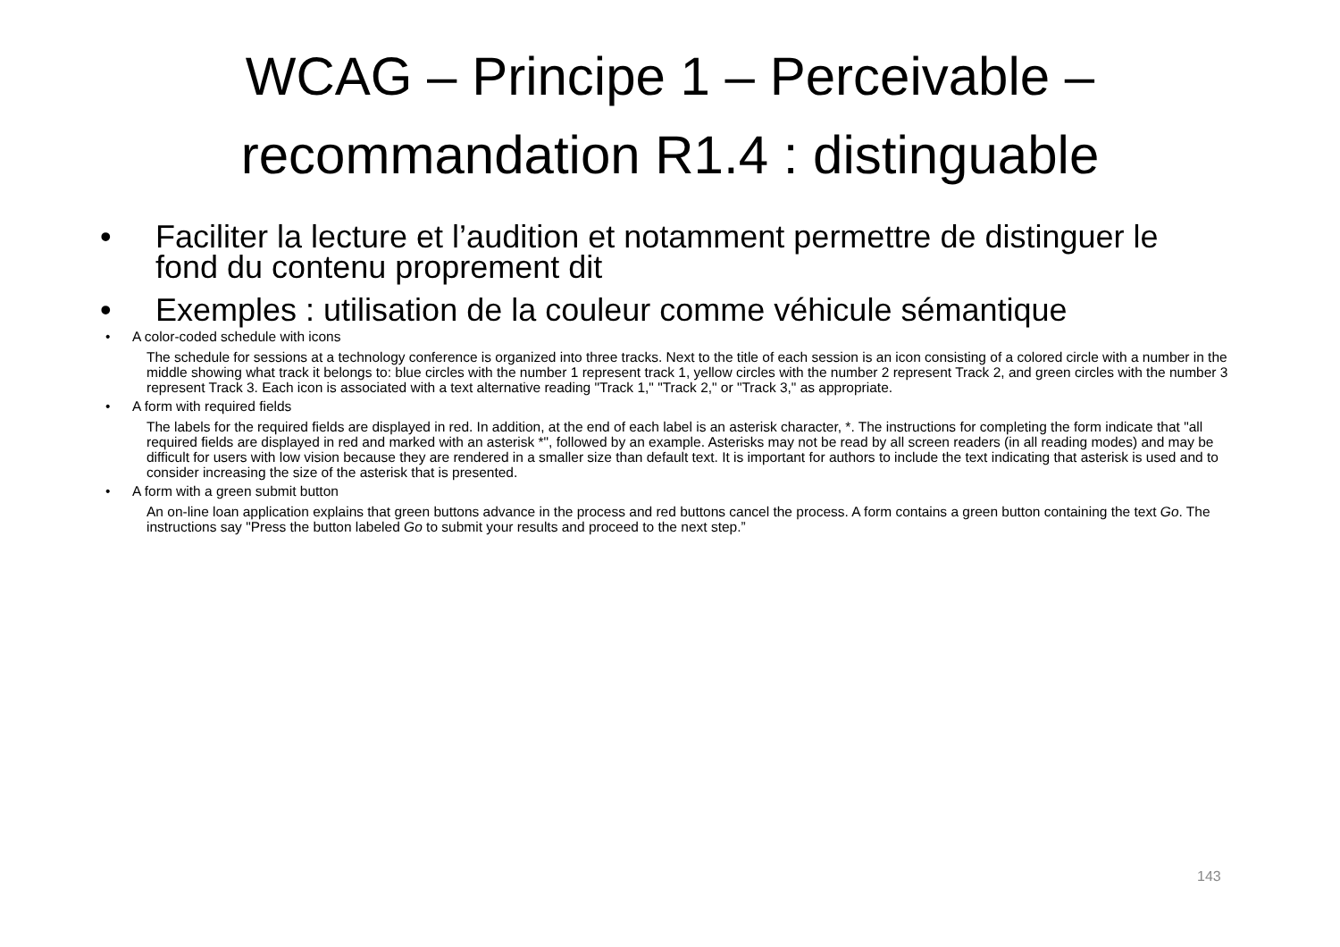WCAG – Principe 1 – Perceivable –
recommandation R1.4 : distinguable
• Faciliter la lecture et l’audition et notamment permettre de distinguer le fond du contenu proprement dit
• Exemples : utilisation de la couleur comme véhicule sémantique
• A color-coded schedule with icons
The schedule for sessions at a technology conference is organized into three tracks. Next to the title of each session is an icon consisting of a colored circle with a number in the middle showing what track it belongs to: blue circles with the number 1 represent track 1, yellow circles with the number 2 represent Track 2, and green circles with the number 3 represent Track 3. Each icon is associated with a text alternative reading "Track 1," "Track 2," or "Track 3," as appropriate.
• A form with required fields
The labels for the required fields are displayed in red. In addition, at the end of each label is an asterisk character, *. The instructions for completing the form indicate that "all required fields are displayed in red and marked with an asterisk *", followed by an example. Asterisks may not be read by all screen readers (in all reading modes) and may be difficult for users with low vision because they are rendered in a smaller size than default text. It is important for authors to include the text indicating that asterisk is used and to consider increasing the size of the asterisk that is presented.
• A form with a green submit button
An on-line loan application explains that green buttons advance in the process and red buttons cancel the process. A form contains a green button containing the text Go. The instructions say "Press the button labeled Go to submit your results and proceed to the next step.”
143